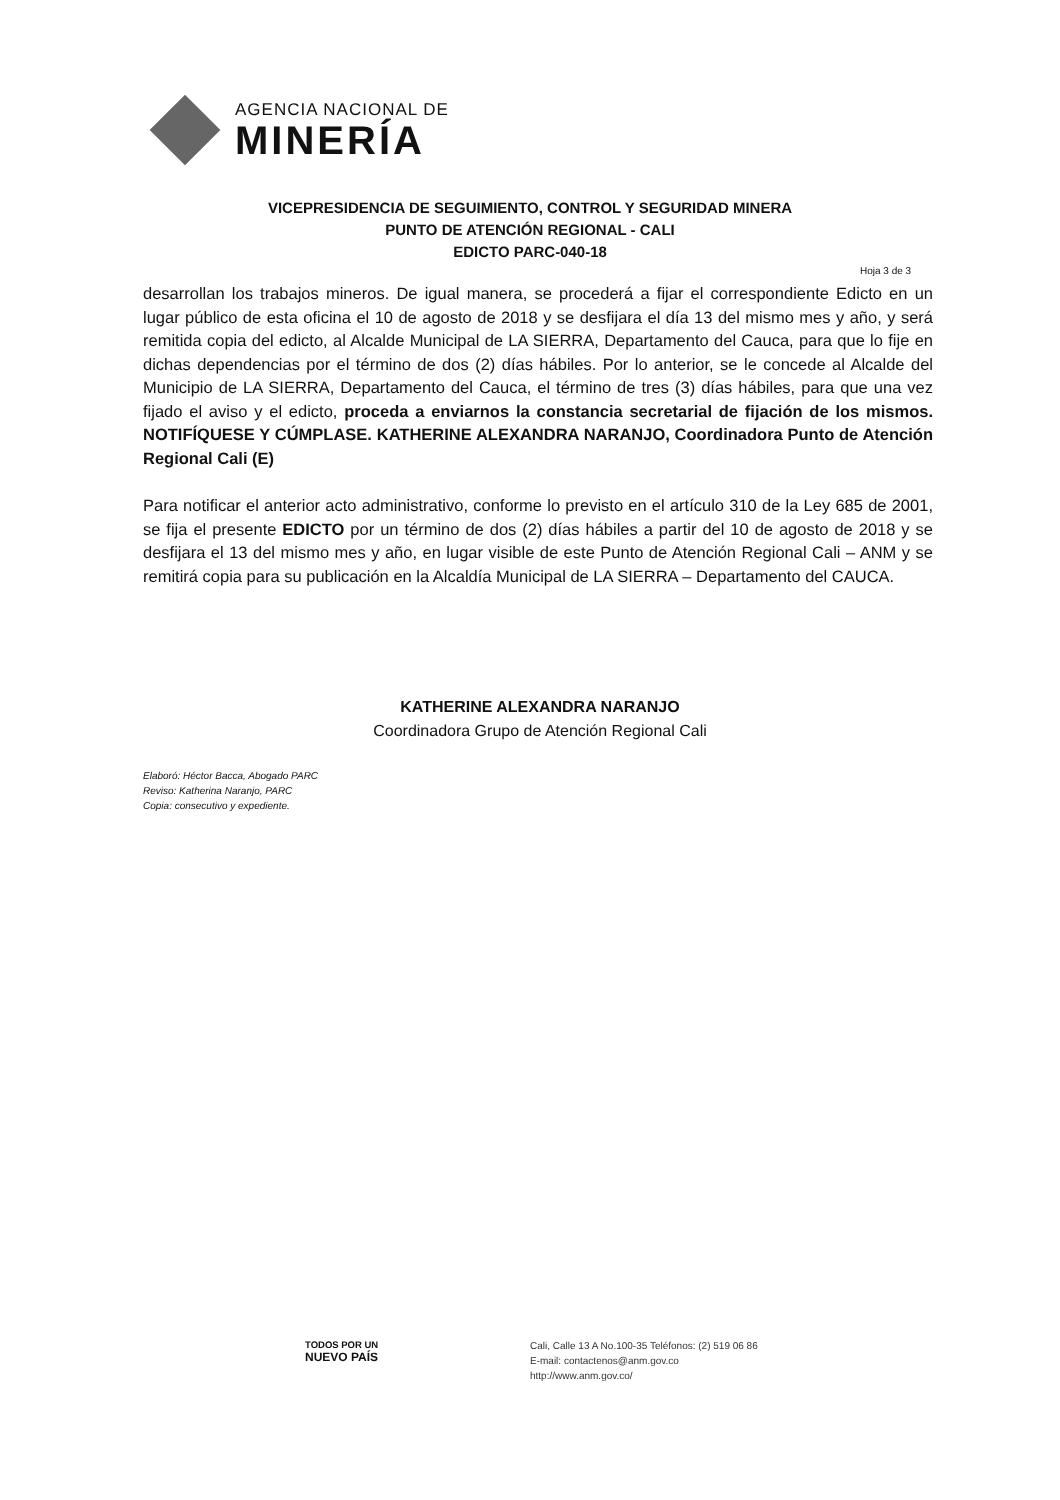AGENCIA NACIONAL DE
MINERÍA
VICEPRESIDENCIA DE SEGUIMIENTO, CONTROL Y SEGURIDAD MINERA
PUNTO DE ATENCIÓN REGIONAL - CALI
EDICTO PARC-040-18
Hoja 3 de 3
desarrollan los trabajos mineros. De igual manera, se procederá a fijar el correspondiente Edicto en un lugar público de esta oficina el 10 de agosto de 2018 y se desfijara el día 13 del mismo mes y año, y será remitida copia del edicto, al Alcalde Municipal de LA SIERRA, Departamento del Cauca, para que lo fije en dichas dependencias por el término de dos (2) días hábiles. Por lo anterior, se le concede al Alcalde del Municipio de LA SIERRA, Departamento del Cauca, el término de tres (3) días hábiles, para que una vez fijado el aviso y el edicto, proceda a enviarnos la constancia secretarial de fijación de los mismos. NOTIFÍQUESE Y CÚMPLASE. KATHERINE ALEXANDRA NARANJO, Coordinadora Punto de Atención Regional Cali (E)
Para notificar el anterior acto administrativo, conforme lo previsto en el artículo 310 de la Ley 685 de 2001, se fija el presente EDICTO por un término de dos (2) días hábiles a partir del 10 de agosto de 2018 y se desfijara el 13 del mismo mes y año, en lugar visible de este Punto de Atención Regional Cali – ANM y se remitirá copia para su publicación en la Alcaldía Municipal de LA SIERRA – Departamento del CAUCA.
KATHERINE ALEXANDRA NARANJO
Coordinadora Grupo de Atención Regional Cali
Elaboró: Héctor Bacca, Abogado PARC
Reviso: Katherina Naranjo, PARC
Copia: consecutivo y expediente.
TODOS POR UN
NUEVO PAÍS
Cali, Calle 13 A No.100-35 Teléfonos: (2) 519 06 86
E-mail: contactenos@anm.gov.co
http://www.anm.gov.co/